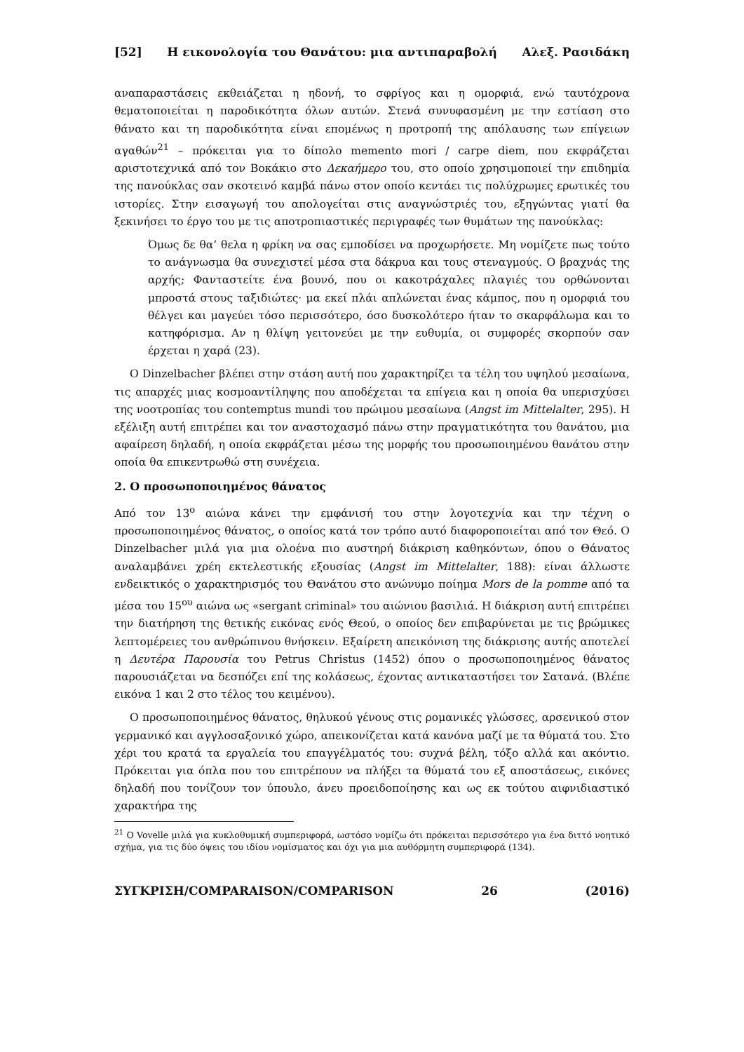[52] Η εικονολογία του Θανάτου: μια αντιπαραβολή Αλεξ. Ρασιδάκη
αναπαραστάσεις εκθειάζεται η ηδονή, το σφρίγος και η ομορφιά, ενώ ταυτόχρονα θεματοποιείται η παροδικότητα όλων αυτών. Στενά συνυφασμένη με την εστίαση στο θάνατο και τη παροδικότητα είναι επομένως η προτροπή της απόλαυσης των επίγειων αγαθών<sup>21</sup> – πρόκειται για το δίπολο memento mori / carpe diem, που εκφράζεται αριστοτεχνικά από τον Βοκάκιο στο Δεκαήμερο του, στο οποίο χρησιμοποιεί την επιδημία της πανούκλας σαν σκοτεινό καμβά πάνω στον οποίο κεντάει τις πολύχρωμες ερωτικές του ιστορίες. Στην εισαγωγή του απολογείται στις αναγνώστριές του, εξηγώντας γιατί θα ξεκινήσει το έργο του με τις αποτροπιαστικές περιγραφές των θυμάτων της πανούκλας:
Όμως δε θα’ θελα η φρίκη να σας εμποδίσει να προχωρήσετε. Μη νομίζετε πως τούτο το ανάγνωσμα θα συνεχιστεί μέσα στα δάκρυα και τους στεναγμούς. Ο βραχνάς της αρχής; Φανταστείτε ένα βουνό, που οι κακοτράχαλες πλαγιές του ορθώνονται μπροστά στους ταξιδιώτες· μα εκεί πλάι απλώνεται ένας κάμπος, που η ομορφιά του θέλγει και μαγεύει τόσο περισσότερο, όσο δυσκολότερο ήταν το σκαρφάλωμα και το κατηφόρισμα. Αν η θλίψη γειτονεύει με την ευθυμία, οι συμφορές σκορπούν σαν έρχεται η χαρά (23).
Ο Dinzelbacher βλέπει στην στάση αυτή που χαρακτηρίζει τα τέλη του υψηλού μεσαίωνα, τις απαρχές μιας κοσμοαντίληψης που αποδέχεται τα επίγεια και η οποία θα υπερισχύσει της νοοτροπίας του contemptus mundi του πρώιμου μεσαίωνα (Angst im Mittelalter, 295). Η εξέλιξη αυτή επιτρέπει και τον αναστοχασμό πάνω στην πραγματικότητα του θανάτου, μια αφαίρεση δηλαδή, η οποία εκφράζεται μέσω της μορφής του προσωποιημένου θανάτου στην οποία θα επικεντρωθώ στη συνέχεια.
2. Ο προσωποποιημένος θάνατος
Από τον 13<sup>ο</sup> αιώνα κάνει την εμφάνισή του στην λογοτεχνία και την τέχνη ο προσωποποιημένος θάνατος, ο οποίος κατά τον τρόπο αυτό διαφοροποιείται από τον Θεό. Ο Dinzelbacher μιλά για μια ολοένα πιο αυστηρή διάκριση καθηκόντων, όπου ο Θάνατος αναλαμβάνει χρέη εκτελεστικής εξουσίας (Angst im Mittelalter, 188): είναι άλλωστε ενδεικτικός ο χαρακτηρισμός του Θανάτου στο ανώνυμο ποίημα Mors de la pomme από τα μέσα του 15<sup>ου</sup> αιώνα ως «sergant criminal» του αιώνιου βασιλιά. Η διάκριση αυτή επιτρέπει την διατήρηση της θετικής εικόνας ενός Θεού, ο οποίος δεν επιβαρύνεται με τις βρώμικες λεπτομέρειες του ανθρώπινου θνήσκειν. Εξαίρετη απεικόνιση της διάκρισης αυτής αποτελεί η Δευτέρα Παρουσία του Petrus Christus (1452) όπου ο προσωποποιημένος θάνατος παρουσιάζεται να δεσπόζει επί της κολάσεως, έχοντας αντικαταστήσει τον Σατανά. (Βλέπε εικόνα 1 και 2 στο τέλος του κειμένου).
Ο προσωποποιημένος θάνατος, θηλυκού γένους στις ρομανικές γλώσσες, αρσενικού στον γερμανικό και αγγλοσαξονικό χώρο, απεικονίζεται κατά κανόνα μαζί με τα θύματά του. Στο χέρι του κρατά τα εργαλεία του επαγγέλματός του: συχνά βέλη, τόξο αλλά και ακόντιο. Πρόκειται για όπλα που του επιτρέπουν να πλήξει τα θύματά του εξ αποστάσεως, εικόνες δηλαδή που τονίζουν τον ύπουλο, άνευ προειδοποίησης και ως εκ τούτου αιφνιδιαστικό χαρακτήρα της
<sup>21</sup> Ο Vovelle μιλά για κυκλοθυμική συμπεριφορά, ωστόσο νομίζω ότι πρόκειται περισσότερο για ένα διττό νοητικό σχήμα, για τις δύο όψεις του ιδίου νομίσματος και όχι για μια αυθόρμητη συμπεριφορά (134).
ΣΥΓΚΡΙΣΗ/COMPARAISON/COMPARISON 26 (2016)